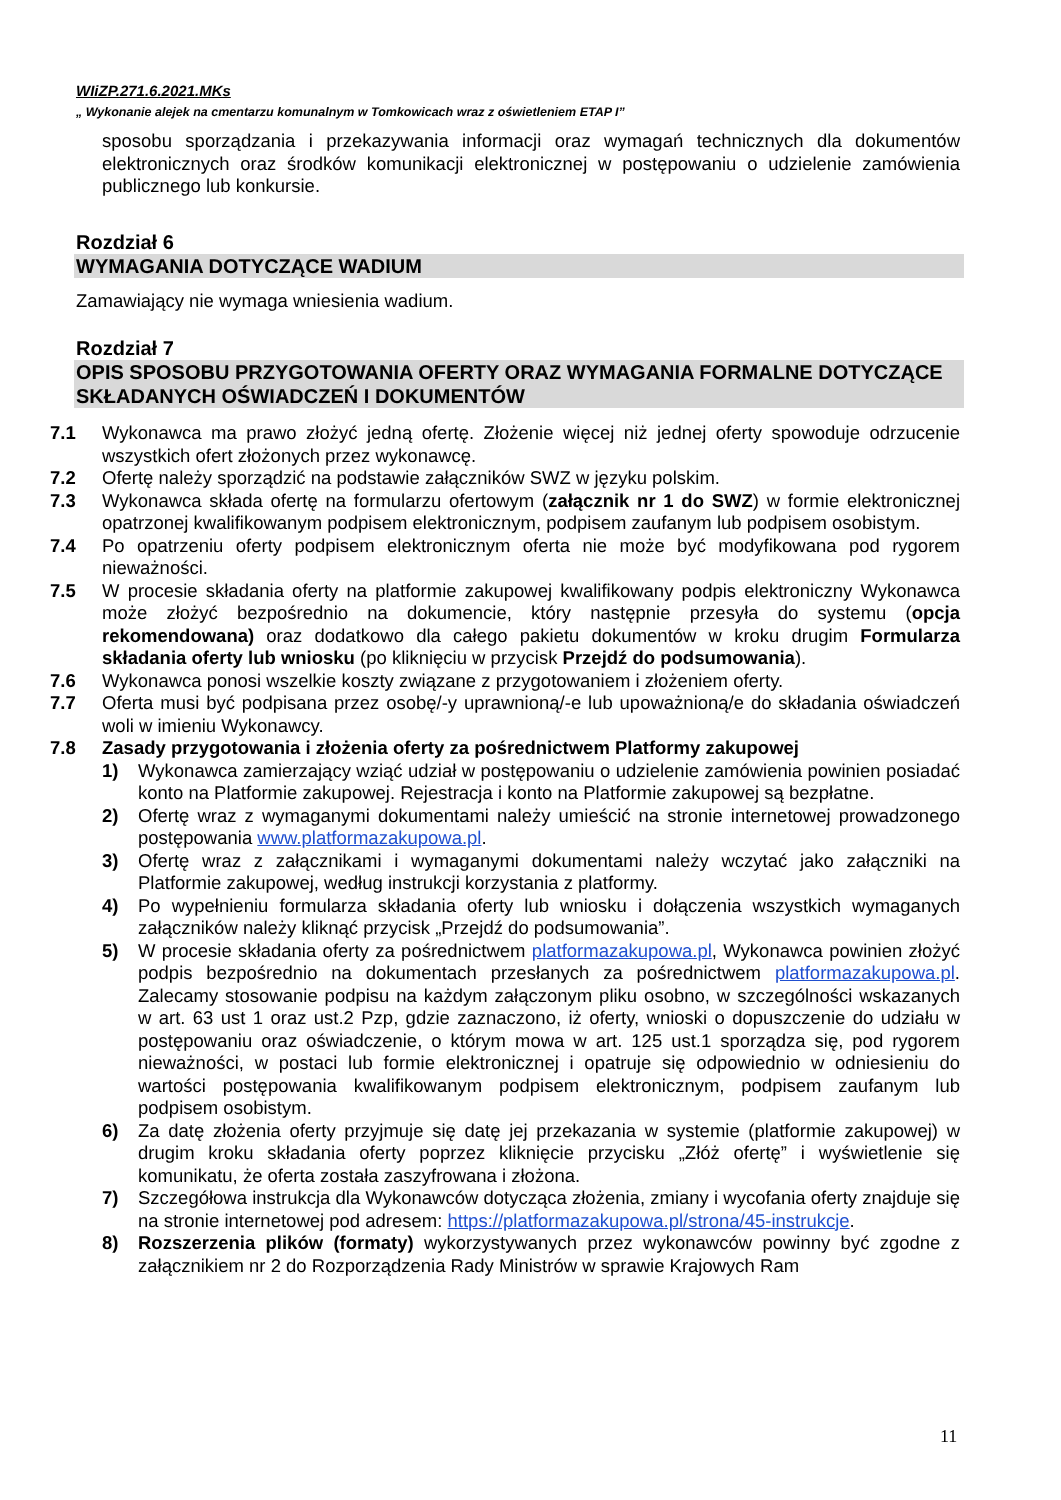WIiZP.271.6.2021.MKs
„ Wykonanie alejek na cmentarzu komunalnym w Tomkowicach wraz z oświetleniem ETAP I”
sposobu sporządzania i przekazywania informacji oraz wymagań technicznych dla dokumentów elektronicznych oraz środków komunikacji elektronicznej w postępowaniu o udzielenie zamówienia publicznego lub konkursie.
Rozdział 6
WYMAGANIA DOTYCZĄCE WADIUM
Zamawiający nie wymaga wniesienia wadium.
Rozdział 7
OPIS SPOSOBU PRZYGOTOWANIA OFERTY ORAZ WYMAGANIA FORMALNE DOTYCZĄCE SKŁADANYCH OŚWIADCZEŃ I DOKUMENTÓW
7.1 Wykonawca ma prawo złożyć jedną ofertę. Złożenie więcej niż jednej oferty spowoduje odrzucenie wszystkich ofert złożonych przez wykonawcę.
7.2 Ofertę należy sporządzić na podstawie załączników SWZ w języku polskim.
7.3 Wykonawca składa ofertę na formularzu ofertowym (załącznik nr 1 do SWZ) w formie elektronicznej opatrzonej kwalifikowanym podpisem elektronicznym, podpisem zaufanym lub podpisem osobistym.
7.4 Po opatrzeniu oferty podpisem elektronicznym oferta nie może być modyfikowana pod rygorem nieważności.
7.5 W procesie składania oferty na platformie zakupowej kwalifikowany podpis elektroniczny Wykonawca może złożyć bezpośrednio na dokumencie, który następnie przesyła do systemu (opcja rekomendowana) oraz dodatkowo dla całego pakietu dokumentów w kroku drugim Formularza składania oferty lub wniosku (po kliknięciu w przycisk Przejdź do podsumowania).
7.6 Wykonawca ponosi wszelkie koszty związane z przygotowaniem i złożeniem oferty.
7.7 Oferta musi być podpisana przez osobę/-y uprawnioną/-e lub upoważnioną/e do składania oświadczeń woli w imieniu Wykonawcy.
7.8 Zasady przygotowania i złożenia oferty za pośrednictwem Platformy zakupowej
1) Wykonawca zamierzający wziąć udział w postępowaniu o udzielenie zamówienia powinien posiadać konto na Platformie zakupowej. Rejestracja i konto na Platformie zakupowej są bezpłatne.
2) Ofertę wraz z wymaganymi dokumentami należy umieścić na stronie internetowej prowadzonego postępowania www.platformazakupowa.pl.
3) Ofertę wraz z załącznikami i wymaganymi dokumentami należy wczytać jako załączniki na Platformie zakupowej, według instrukcji korzystania z platformy.
4) Po wypełnieniu formularza składania oferty lub wniosku i dołączenia wszystkich wymaganych załączników należy kliknąć przycisk „Przejdź do podsumowania”.
5) W procesie składania oferty za pośrednictwem platformazakupowa.pl, Wykonawca powinien złożyć podpis bezpośrednio na dokumentach przesłanych za pośrednictwem platformazakupowa.pl. Zalecamy stosowanie podpisu na każdym załączonym pliku osobno, w szczególności wskazanych w art. 63 ust 1 oraz ust.2 Pzp, gdzie zaznaczono, iż oferty, wnioski o dopuszczenie do udziału w postępowaniu oraz oświadczenie, o którym mowa w art. 125 ust.1 sporządza się, pod rygorem nieważności, w postaci lub formie elektronicznej i opatruje się odpowiednio w odniesieniu do wartości postępowania kwalifikowanym podpisem elektronicznym, podpisem zaufanym lub podpisem osobistym.
6) Za datę złożenia oferty przyjmuje się datę jej przekazania w systemie (platformie zakupowej) w drugim kroku składania oferty poprzez kliknięcie przycisku „Złóż ofertę” i wyświetlenie się komunikatu, że oferta została zaszyfrowana i złożona.
7) Szczegółowa instrukcja dla Wykonawców dotycząca złożenia, zmiany i wycofania oferty znajduje się na stronie internetowej pod adresem: https://platformazakupowa.pl/strona/45-instrukcje.
8) Rozszerzenia plików (formaty) wykorzystywanych przez wykonawców powinny być zgodne z załącznikiem nr 2 do Rozporządzenia Rady Ministrów w sprawie Krajowych Ram
11